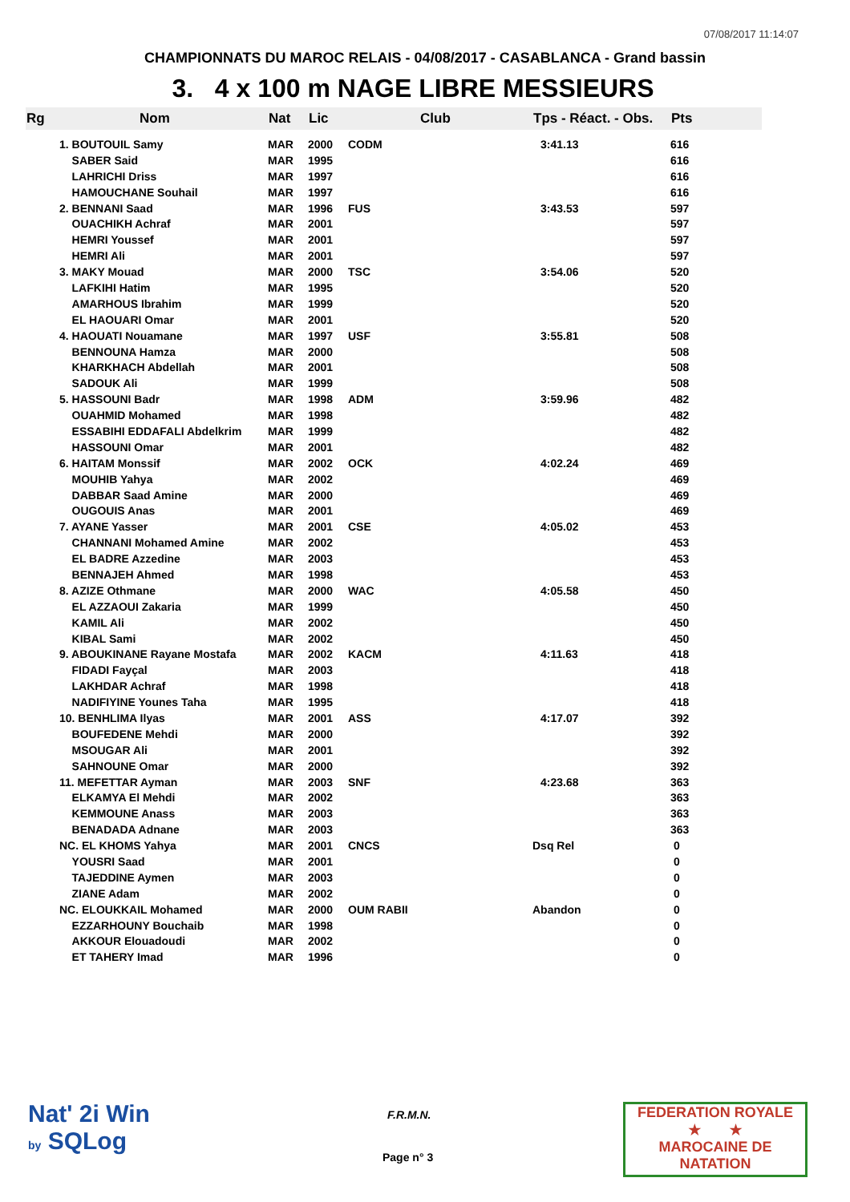07/08/2017 11:14:07
CHAMPIONNATS DU MAROC RELAIS - 04/08/2017 - CASABLANCA - Grand bassin
3. 4 x 100 m NAGE LIBRE MESSIEURS
| Rg | Nom | Nat | Lic | Club | Tps - Réact. - Obs. | Pts |
| --- | --- | --- | --- | --- | --- | --- |
| | 1. BOUTOUIL Samy | MAR | 2000 | CODM | 3:41.13 | 616 |
| | SABER Said | MAR | 1995 | | | 616 |
| | LAHRICHI Driss | MAR | 1997 | | | 616 |
| | HAMOUCHANE Souhail | MAR | 1997 | | | 616 |
| | 2. BENNANI Saad | MAR | 1996 | FUS | 3:43.53 | 597 |
| | OUACHIKH Achraf | MAR | 2001 | | | 597 |
| | HEMRI Youssef | MAR | 2001 | | | 597 |
| | HEMRI Ali | MAR | 2001 | | | 597 |
| | 3. MAKY Mouad | MAR | 2000 | TSC | 3:54.06 | 520 |
| | LAFKIHI Hatim | MAR | 1995 | | | 520 |
| | AMARHOUS Ibrahim | MAR | 1999 | | | 520 |
| | EL HAOUARI Omar | MAR | 2001 | | | 520 |
| | 4. HAOUATI Nouamane | MAR | 1997 | USF | 3:55.81 | 508 |
| | BENNOUNA Hamza | MAR | 2000 | | | 508 |
| | KHARKHACH Abdellah | MAR | 2001 | | | 508 |
| | SADOUK Ali | MAR | 1999 | | | 508 |
| | 5. HASSOUNI Badr | MAR | 1998 | ADM | 3:59.96 | 482 |
| | OUAHMID Mohamed | MAR | 1998 | | | 482 |
| | ESSABIHI EDDAFALI Abdelkrim | MAR | 1999 | | | 482 |
| | HASSOUNI Omar | MAR | 2001 | | | 482 |
| | 6. HAITAM Monssif | MAR | 2002 | OCK | 4:02.24 | 469 |
| | MOUHIB Yahya | MAR | 2002 | | | 469 |
| | DABBAR Saad Amine | MAR | 2000 | | | 469 |
| | OUGOUIS Anas | MAR | 2001 | | | 469 |
| | 7. AYANE Yasser | MAR | 2001 | CSE | 4:05.02 | 453 |
| | CHANNANI Mohamed Amine | MAR | 2002 | | | 453 |
| | EL BADRE Azzedine | MAR | 2003 | | | 453 |
| | BENNAJEH Ahmed | MAR | 1998 | | | 453 |
| | 8. AZIZE Othmane | MAR | 2000 | WAC | 4:05.58 | 450 |
| | EL AZZAOUI Zakaria | MAR | 1999 | | | 450 |
| | KAMIL Ali | MAR | 2002 | | | 450 |
| | KIBAL Sami | MAR | 2002 | | | 450 |
| | 9. ABOUKINANE Rayane Mostafa | MAR | 2002 | KACM | 4:11.63 | 418 |
| | FIDADI Fayçal | MAR | 2003 | | | 418 |
| | LAKHDAR Achraf | MAR | 1998 | | | 418 |
| | NADIFIYINE Younes Taha | MAR | 1995 | | | 418 |
| | 10. BENHLIMA Ilyas | MAR | 2001 | ASS | 4:17.07 | 392 |
| | BOUFEDENE Mehdi | MAR | 2000 | | | 392 |
| | MSOUGAR Ali | MAR | 2001 | | | 392 |
| | SAHNOUNE Omar | MAR | 2000 | | | 392 |
| | 11. MEFETTAR Ayman | MAR | 2003 | SNF | 4:23.68 | 363 |
| | ELKAMYA El Mehdi | MAR | 2002 | | | 363 |
| | KEMMOUNE Anass | MAR | 2003 | | | 363 |
| | BENADADA Adnane | MAR | 2003 | | | 363 |
| | NC. EL KHOMS Yahya | MAR | 2001 | CNCS | Dsq Rel | 0 |
| | YOUSRI Saad | MAR | 2001 | | | 0 |
| | TAJEDDINE Aymen | MAR | 2003 | | | 0 |
| | ZIANE Adam | MAR | 2002 | | | 0 |
| | NC. ELOUKKAIL Mohamed | MAR | 2000 | OUM RABII | Abandon | 0 |
| | EZZARHOUNY Bouchaib | MAR | 1998 | | | 0 |
| | AKKOUR Elouadoudi | MAR | 2002 | | | 0 |
| | ET TAHERY Imad | MAR | 1996 | | | 0 |
Nat' 2i Win
by SQLog
F.R.M.N.
Page n° 3
FEDERATION ROYALE
★ ★
MAROCAINE DE NATATION